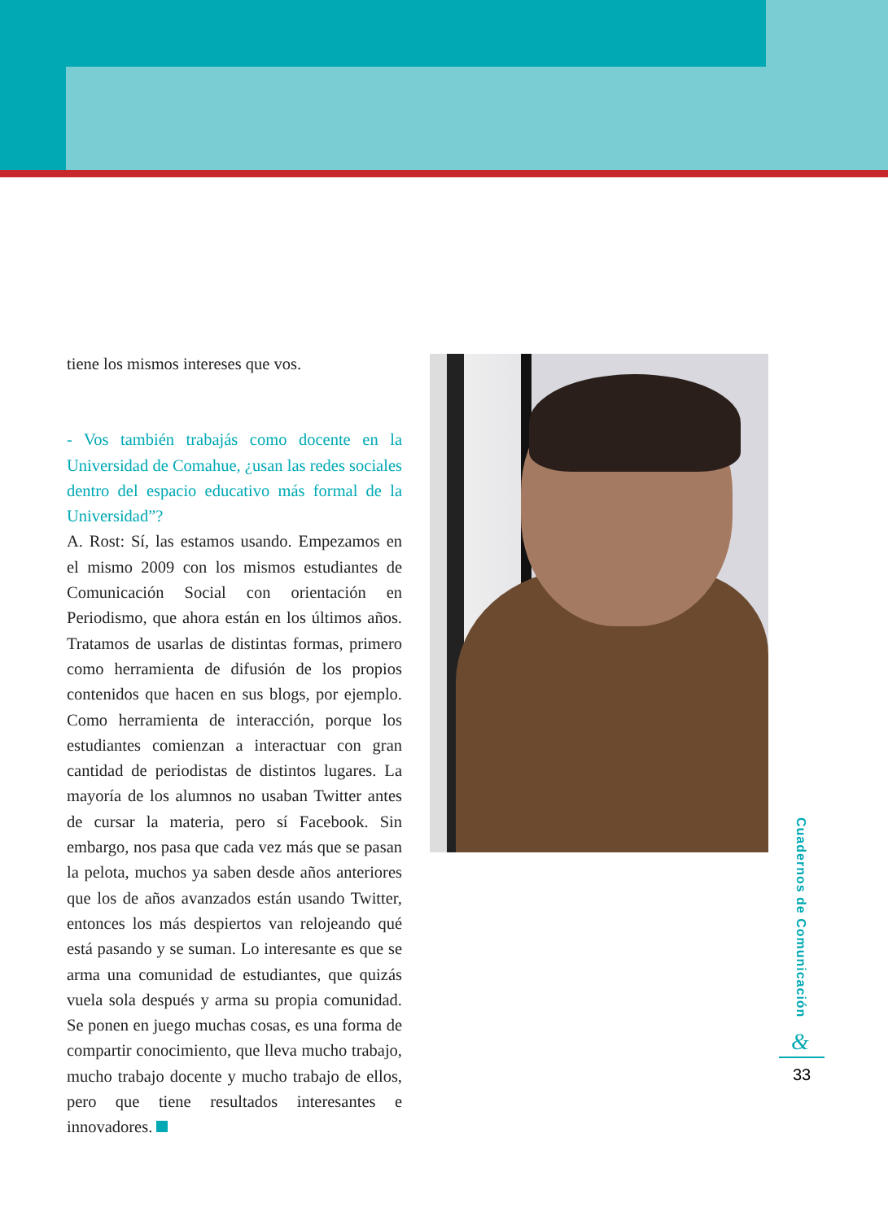tiene los mismos intereses que vos.
- Vos también trabajás como docente en la Universidad de Comahue, ¿usan las redes sociales dentro del espacio educativo más formal de la Universidad”?
A. Rost: Sí, las estamos usando. Empezamos en el mismo 2009 con los mismos estudiantes de Comunicación Social con orientación en Periodismo, que ahora están en los últimos años. Tratamos de usarlas de distintas formas, primero como herramienta de difusión de los propios contenidos que hacen en sus blogs, por ejemplo. Como herramienta de interacción, porque los estudiantes comienzan a interactuar con gran cantidad de periodistas de distintos lugares. La mayoría de los alumnos no usaban Twitter antes de cursar la materia, pero sí Facebook. Sin embargo, nos pasa que cada vez más que se pasan la pelota, muchos ya saben desde años anteriores que los de años avanzados están usando Twitter, entonces los más despiertos van relojeando qué está pasando y se suman. Lo interesante es que se arma una comunidad de estudiantes, que quizás vuela sola después y arma su propia comunidad. Se ponen en juego muchas cosas, es una forma de compartir conocimiento, que lleva mucho trabajo, mucho trabajo docente y mucho trabajo de ellos, pero que tiene resultados interesantes e innovadores.
Cuadernos de Comunicación
&
33